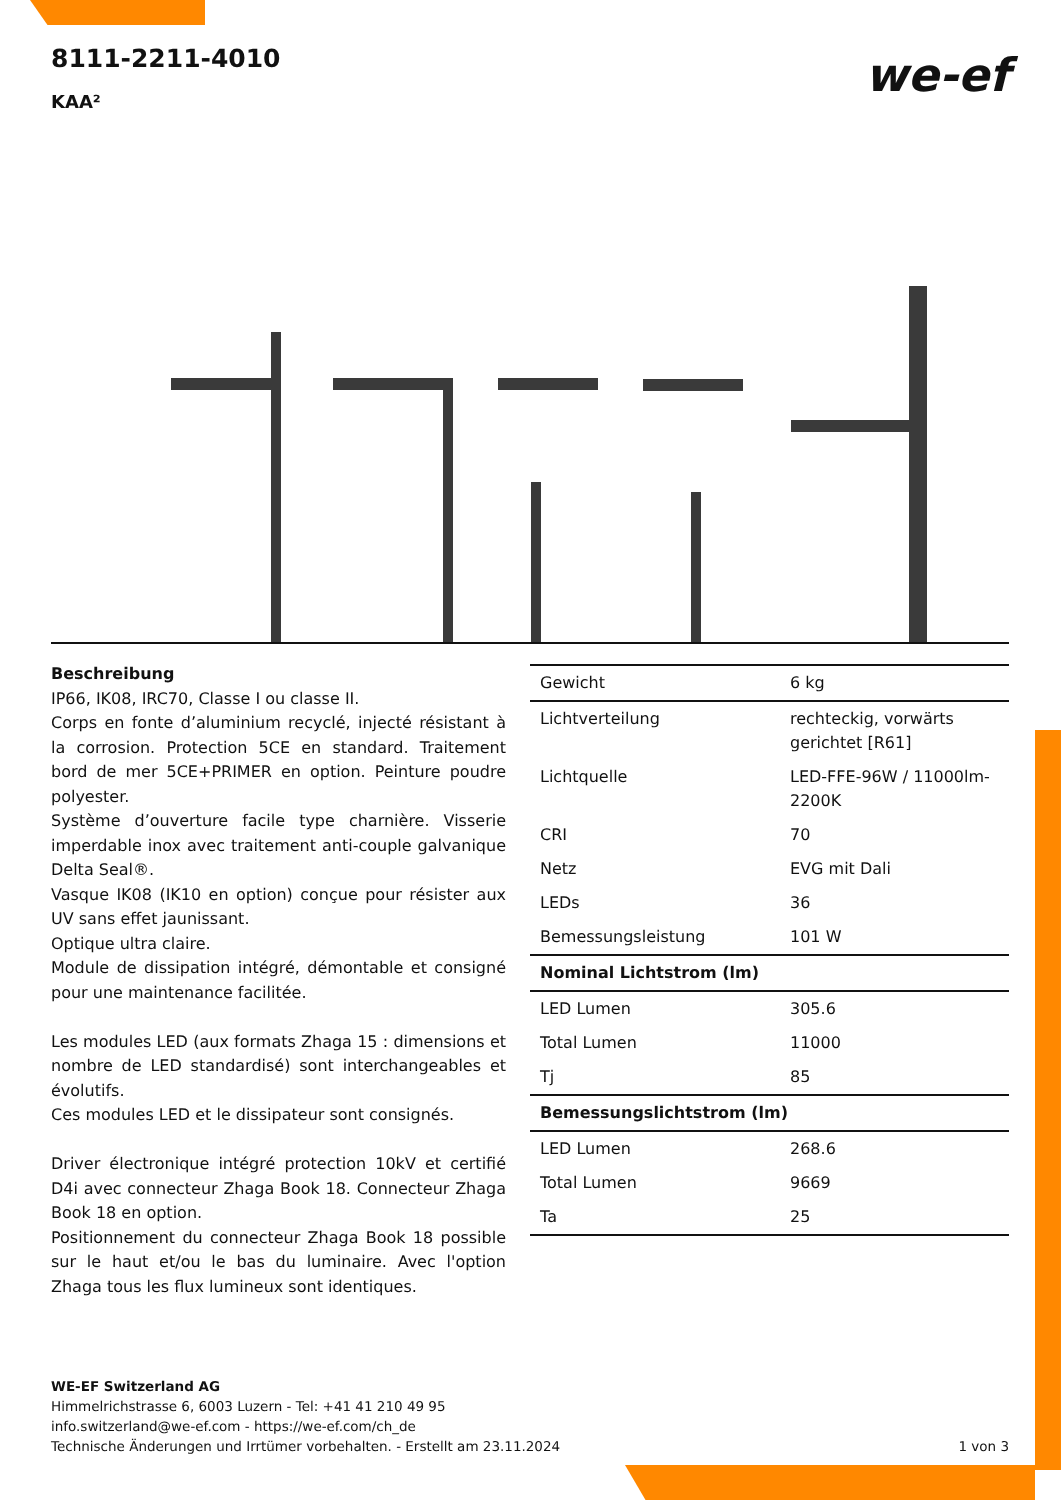8111-2211-4010
KAA²
we-ef
Beschreibung
IP66, IK08, IRC70, Classe I ou classe II.
Corps en fonte d’aluminium recyclé, injecté résistant à la corrosion. Protection 5CE en standard. Traitement bord de mer 5CE+PRIMER en option. Peinture poudre polyester.
Système d’ouverture facile type charnière. Visserie imperdable inox avec traitement anti-couple galvanique Delta Seal®.
Vasque IK08 (IK10 en option) conçue pour résister aux UV sans effet jaunissant.
Optique ultra claire.
Module de dissipation intégré, démontable et consigné pour une maintenance facilitée.
Les modules LED (aux formats Zhaga 15 : dimensions et nombre de LED standardisé) sont interchangeables et évolutifs.
Ces modules LED et le dissipateur sont consignés.
Driver électronique intégré protection 10kV et certifié D4i avec connecteur Zhaga Book 18. Connecteur Zhaga Book 18 en option.
Positionnement du connecteur Zhaga Book 18 possible sur le haut et/ou le bas du luminaire. Avec l'option Zhaga tous les flux lumineux sont identiques.
| Gewicht | 6 kg |
| Lichtverteilung | rechteckig, vorwärts gerichtet [R61] |
| Lichtquelle | LED-FFE-96W / 11000lm-2200K |
| CRI | 70 |
| Netz | EVG mit Dali |
| LEDs | 36 |
| Bemessungsleistung | 101 W |
| Nominal Lichtstrom (lm) | |
| LED Lumen | 305.6 |
| Total Lumen | 11000 |
| Tj | 85 |
| Bemessungslichtstrom (lm) | |
| LED Lumen | 268.6 |
| Total Lumen | 9669 |
| Ta | 25 |
WE-EF Switzerland AG
Himmelrichstrasse 6, 6003 Luzern - Tel: +41 41 210 49 95
info.switzerland@we-ef.com - https://we-ef.com/ch_de
Technische Änderungen und Irrtümer vorbehalten. - Erstellt am 23.11.2024 1 von 3